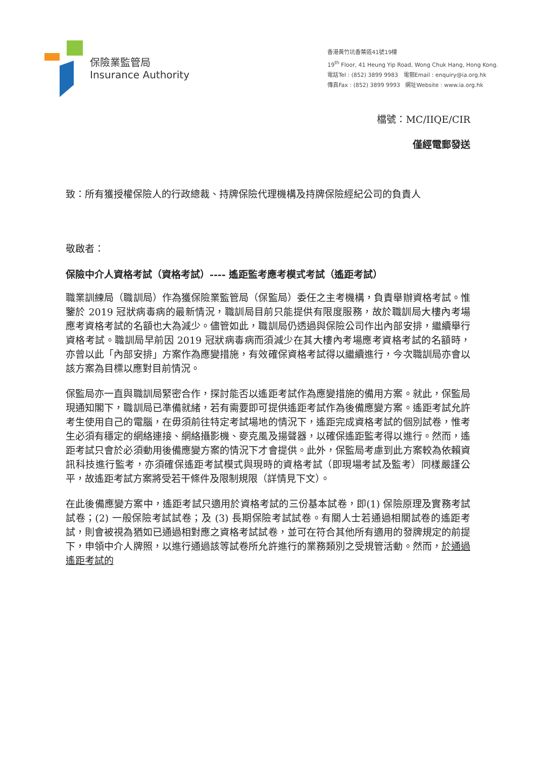保險業監管局
Insurance Authority
香港黃竹坑香葉道41號19樓
19<sup>th</sup> Floor, 41 Heung Yip Road, Wong Chuk Hang, Hong Kong.
電話Tel : (852) 3899 9983 電郵Email : enquiry@ia.org.hk
傳真Fax : (852) 3899 9993 網址Website : www.ia.org.hk
檔號：MC/IIQE/CIR
僅經電郵發送
致：所有獲授權保險人的行政總裁、持牌保險代理機構及持牌保險經紀公司的負責人
敬啟者：
保險中介人資格考試（資格考試）---- 遙距監考應考模式考試（遙距考試）
職業訓練局（職訓局）作為獲保險業監管局（保監局）委任之主考機構，負責舉辦資格考試。惟鑒於 2019 冠狀病毒病的最新情況，職訓局目前只能提供有限度服務，故於職訓局大樓內考場應考資格考試的名額也大為減少。儘管如此，職訓局仍透過與保險公司作出內部安排，繼續舉行資格考試。職訓局早前因 2019 冠狀病毒病而須減少在其大樓內考場應考資格考試的名額時，亦曾以此「內部安排」方案作為應變措施，有效確保資格考試得以繼續進行，今次職訓局亦會以該方案為目標以應對目前情況。
保監局亦一直與職訓局緊密合作，探討能否以遙距考試作為應變措施的備用方案。就此，保監局現通知閣下，職訓局已準備就緒，若有需要即可提供遙距考試作為後備應變方案。遙距考試允許考生使用自己的電腦，在毋須前往特定考試場地的情況下，遙距完成資格考試的個別試卷，惟考生必須有穩定的網絡連接、網絡攝影機、麥克風及揚聲器，以確保遙距監考得以進行。然而，遙距考試只會於必須動用後備應變方案的情況下才會提供。此外，保監局考慮到此方案較為依賴資訊科技進行監考，亦須確保遙距考試模式與現時的資格考試（即現場考試及監考）同樣嚴謹公平，故遙距考試方案將受若干條件及限制規限（詳情見下文）。
在此後備應變方案中，遙距考試只適用於資格考試的三份基本試卷，即(1) 保險原理及實務考試試卷；(2) 一般保險考試試卷；及 (3) 長期保險考試試卷。有關人士若通過相關試卷的遙距考試，則會被視為猶如已通過相對應之資格考試試卷，並可在符合其他所有適用的發牌規定的前提下，申領中介人牌照，以進行通過該等試卷所允許進行的業務類別之受規管活動。然而，於通過遙距考試的